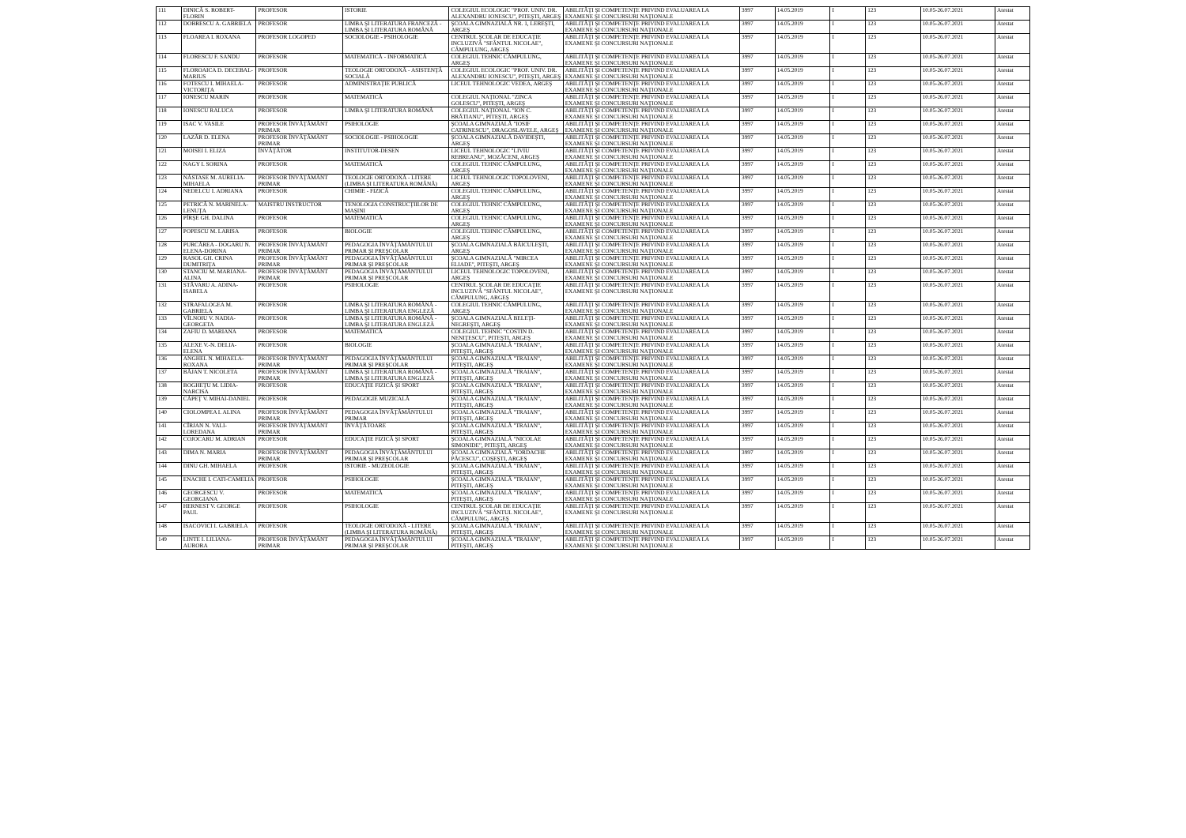| 111 | DINICĂ S. ROBERT-FLORIN | PROFESOR | ISTORIE | COLEGIUL ECOLOGIC "PROF. UNIV. DR. ALEXANDRU IONESCU", PITEŞTI, ARGEŞ | ABILITĂŢI ŞI COMPETENŢE PRIVIND EVALUAREA LA EXAMENE ŞI CONCURSURI NAŢIONALE | 3997 | 14.05.2019 | I | 123 | 10.05-26.07.2021 | Atestat |
| 112 | DOBRESCU A. GABRIELA | PROFESOR | LIMBA ŞI LITERATURA FRANCEZĂ - LIMBA ŞI LITERATURA ROMÂNĂ | ŞCOALA GIMNAZIALĂ NR. 1, LEREŞTI, ARGEŞ | ABILITĂŢI ŞI COMPETENŢE PRIVIND EVALUAREA LA EXAMENE ŞI CONCURSURI NAŢIONALE | 3997 | 14.05.2019 | I | 123 | 10.05-26.07.2021 | Atestat |
| 113 | FLOAREA I. ROXANA | PROFESOR LOGOPED | SOCIOLOGIE - PSIHOLOGIE | CENTRUL ŞCOLAR DE EDUCAŢIE INCLUZIVĂ "SFÂNTUL NICOLAE", CÂMPULUNG, ARGEŞ | ABILITĂŢI ŞI COMPETENŢE PRIVIND EVALUAREA LA EXAMENE ŞI CONCURSURI NAŢIONALE | 3997 | 14.05.2019 | I | 123 | 10.05-26.07.2021 | Atestat |
| 114 | FLORESCU F. SANDU | PROFESOR | MATEMATICĂ - INFORMATICĂ | COLEGIUL TEHNIC CÂMPULUNG, ARGEŞ | ABILITĂŢI ŞI COMPETENŢE PRIVIND EVALUAREA LA EXAMENE ŞI CONCURSURI NAŢIONALE | 3997 | 14.05.2019 | I | 123 | 10.05-26.07.2021 | Atestat |
| 115 | FLOROAICA D. DECEBAL-MARIUS | PROFESOR | TEOLOGIE ORTODOXĂ - ASISTENŢĂ SOCIALĂ | COLEGIUL ECOLOGIC "PROF. UNIV. DR. ALEXANDRU IONESCU", PITEŞTI, ARGEŞ | ABILITĂŢI ŞI COMPETENŢE PRIVIND EVALUAREA LA EXAMENE ŞI CONCURSURI NAŢIONALE | 3997 | 14.05.2019 | I | 123 | 10.05-26.07.2021 | Atestat |
| 116 | FOTESCU I. MIHAELA-VICTORIŢA | PROFESOR | ADMINISTRAŢIE PUBLICĂ | LICEUL TEHNOLOGIC VEDEA, ARGEŞ | ABILITĂŢI ŞI COMPETENŢE PRIVIND EVALUAREA LA EXAMENE ŞI CONCURSURI NAŢIONALE | 3997 | 14.05.2019 | I | 123 | 10.05-26.07.2021 | Atestat |
| 117 | IONESCU MARIN | PROFESOR | MATEMATICĂ | COLEGIUL NAŢIONAL "ZINCA GOLESCU", PITEŞTI, ARGEŞ | ABILITĂŢI ŞI COMPETENŢE PRIVIND EVALUAREA LA EXAMENE ŞI CONCURSURI NAŢIONALE | 3997 | 14.05.2019 | I | 123 | 10.05-26.07.2021 | Atestat |
| 118 | IONESCU RALUCA | PROFESOR | LIMBA ŞI LITERATURA ROMÂNĂ | COLEGIUL NAŢIONAL "ION C. BRĂTIANU", PITEŞTI, ARGEŞ | ABILITĂŢI ŞI COMPETENŢE PRIVIND EVALUAREA LA EXAMENE ŞI CONCURSURI NAŢIONALE | 3997 | 14.05.2019 | I | 123 | 10.05-26.07.2021 | Atestat |
| 119 | ISAC V. VASILE | PROFESOR ÎNVĂŢĂMÂNT PRIMAR | PSIHOLOGIE | ŞCOALA GIMNAZIALĂ "IOSIF CATRINESCU", DRAGOSLAVELE, ARGEŞ | ABILITĂŢI ŞI COMPETENŢE PRIVIND EVALUAREA LA EXAMENE ŞI CONCURSURI NAŢIONALE | 3997 | 14.05.2019 | I | 123 | 10.05-26.07.2021 | Atestat |
| 120 | LAZĂR D. ELENA | PROFESOR ÎNVĂŢĂMÂNT PRIMAR | SOCIOLOGIE - PSIHOLOGIE | ŞCOALA GIMNAZIALĂ DAVIDEŞTI, ARGEŞ | ABILITĂŢI ŞI COMPETENŢE PRIVIND EVALUAREA LA EXAMENE ŞI CONCURSURI NAŢIONALE | 3997 | 14.05.2019 | I | 123 | 10.05-26.07.2021 | Atestat |
| 121 | MOISEI I. ELIZA | ÎNVĂŢĂTOR | INSTITUTOR-DESEN | LICEUL TEHNOLOGIC "LIVIU REBREANU", MOZĂCENI, ARGEŞ | ABILITĂŢI ŞI COMPETENŢE PRIVIND EVALUAREA LA EXAMENE ŞI CONCURSURI NAŢIONALE | 3997 | 14.05.2019 | I | 123 | 10.05-26.07.2021 | Atestat |
| 122 | NAGY I. SORINA | PROFESOR | MATEMATICĂ | COLEGIUL TEHNIC CÂMPULUNG, ARGEŞ | ABILITĂŢI ŞI COMPETENŢE PRIVIND EVALUAREA LA EXAMENE ŞI CONCURSURI NAŢIONALE | 3997 | 14.05.2019 | I | 123 | 10.05-26.07.2021 | Atestat |
| 123 | NĂSTASE M. AURELIA-MIHAELA | PROFESOR ÎNVĂŢĂMÂNT PRIMAR | TEOLOGIE ORTODOXĂ - LITERE (LIMBA ŞI LITERATURA ROMÂNĂ) | LICEUL TEHNOLOGIC TOPOLOVENI, ARGEŞ | ABILITĂŢI ŞI COMPETENŢE PRIVIND EVALUAREA LA EXAMENE ŞI CONCURSURI NAŢIONALE | 3997 | 14.05.2019 | I | 123 | 10.05-26.07.2021 | Atestat |
| 124 | NEDELCU I. ADRIANA | PROFESOR | CHIMIE - FIZICĂ | COLEGIUL TEHNIC CÂMPULUNG, ARGEŞ | ABILITĂŢI ŞI COMPETENŢE PRIVIND EVALUAREA LA EXAMENE ŞI CONCURSURI NAŢIONALE | 3997 | 14.05.2019 | I | 123 | 10.05-26.07.2021 | Atestat |
| 125 | PETRICĂ N. MARINELA-LENUŢA | MAISTRU INSTRUCTOR | TENOLOGIA CONSTRUCŢIILOR DE MAŞINI | COLEGIUL TEHNIC CÂMPULUNG, ARGEŞ | ABILITĂŢI ŞI COMPETENŢE PRIVIND EVALUAREA LA EXAMENE ŞI CONCURSURI NAŢIONALE | 3997 | 14.05.2019 | I | 123 | 10.05-26.07.2021 | Atestat |
| 126 | PÎRŞE GH. DALINA | PROFESOR | MATEMATICĂ | COLEGIUL TEHNIC CÂMPULUNG, ARGEŞ | ABILITĂŢI ŞI COMPETENŢE PRIVIND EVALUAREA LA EXAMENE ŞI CONCURSURI NAŢIONALE | 3997 | 14.05.2019 | I | 123 | 10.05-26.07.2021 | Atestat |
| 127 | POPESCU M. LARISA | PROFESOR | BIOLOGIE | COLEGIUL TEHNIC CÂMPULUNG, ARGEŞ | ABILITĂŢI ŞI COMPETENŢE PRIVIND EVALUAREA LA EXAMENE ŞI CONCURSURI NAŢIONALE | 3997 | 14.05.2019 | I | 123 | 10.05-26.07.2021 | Atestat |
| 128 | PURCĂREA - DOGARU N. ELENA-DORINA | PROFESOR ÎNVĂŢĂMÂNT PRIMAR | PEDAGOGIA ÎNVĂŢĂMÂNTULUI PRIMAR ŞI PREŞCOLAR | ŞCOALA GIMNAZIALĂ BĂICULEŞTI, ARGEŞ | ABILITĂŢI ŞI COMPETENŢE PRIVIND EVALUAREA LA EXAMENE ŞI CONCURSURI NAŢIONALE | 3997 | 14.05.2019 | I | 123 | 10.05-26.07.2021 | Atestat |
| 129 | RASOL GH. CRINA DUMITRIŢA | PROFESOR ÎNVĂŢĂMÂNT PRIMAR | PEDAGOGIA ÎNVĂŢĂMÂNTULUI PRIMAR ŞI PREŞCOLAR | ŞCOALA GIMNAZIALĂ "MIRCEA ELIADE", PITEŞTI, ARGEŞ | ABILITĂŢI ŞI COMPETENŢE PRIVIND EVALUAREA LA EXAMENE ŞI CONCURSURI NAŢIONALE | 3997 | 14.05.2019 | I | 123 | 10.05-26.07.2021 | Atestat |
| 130 | STANCIU M. MARIANA-ALINA | PROFESOR ÎNVĂŢĂMÂNT PRIMAR | PEDAGOGIA ÎNVĂŢĂMÂNTULUI PRIMAR ŞI PREŞCOLAR | LICEUL TEHNOLOGIC TOPOLOVENI, ARGEŞ | ABILITĂŢI ŞI COMPETENŢE PRIVIND EVALUAREA LA EXAMENE ŞI CONCURSURI NAŢIONALE | 3997 | 14.05.2019 | I | 123 | 10.05-26.07.2021 | Atestat |
| 131 | STĂVARU A. ADINA-ISABELA | PROFESOR | PSIHOLOGIE | CENTRUL ŞCOLAR DE EDUCAŢIE INCLUZIVĂ "SFÂNTUL NICOLAE", CÂMPULUNG, ARGEŞ | ABILITĂŢI ŞI COMPETENŢE PRIVIND EVALUAREA LA EXAMENE ŞI CONCURSURI NAŢIONALE | 3997 | 14.05.2019 | I | 123 | 10.05-26.07.2021 | Atestat |
| 132 | STRAFALOGEA M. GABRIELA | PROFESOR | LIMBA ŞI LITERATURA ROMÂNĂ - LIMBA ŞI LITERATURA ENGLEZĂ | COLEGIUL TEHNIC CÂMPULUNG, ARGEŞ | ABILITĂŢI ŞI COMPETENŢE PRIVIND EVALUAREA LA EXAMENE ŞI CONCURSURI NAŢIONALE | 3997 | 14.05.2019 | I | 123 | 10.05-26.07.2021 | Atestat |
| 133 | VÎLNOIU V. NADIA-GEORGETA | PROFESOR | LIMBA ŞI LITERATURA ROMÂNĂ - LIMBA ŞI LITERATURA ENGLEZĂ | ŞCOALA GIMNAZIALĂ BELEŢI-NEGREŞTI, ARGEŞ | ABILITĂŢI ŞI COMPETENŢE PRIVIND EVALUAREA LA EXAMENE ŞI CONCURSURI NAŢIONALE | 3997 | 14.05.2019 | I | 123 | 10.05-26.07.2021 | Atestat |
| 134 | ZAFIU D. MARIANA | PROFESOR | MATEMATICĂ | COLEGIUL TEHNIC "COSTIN D. NENIŢESCU", PITEŞTI, ARGEŞ | ABILITĂŢI ŞI COMPETENŢE PRIVIND EVALUAREA LA EXAMENE ŞI CONCURSURI NAŢIONALE | 3997 | 14.05.2019 | I | 123 | 10.05-26.07.2021 | Atestat |
| 135 | ALEXE V.-N. DELIA-ELENA | PROFESOR | BIOLOGIE | ŞCOALA GIMNAZIALĂ "TRAIAN", PITEŞTI, ARGEŞ | ABILITĂŢI ŞI COMPETENŢE PRIVIND EVALUAREA LA EXAMENE ŞI CONCURSURI NAŢIONALE | 3997 | 14.05.2019 | I | 123 | 10.05-26.07.2021 | Atestat |
| 136 | ANGHEL N. MIHAELA-ROXANA | PROFESOR ÎNVĂŢĂMÂNT PRIMAR | PEDAGOGIA ÎNVĂŢĂMÂNTULUI PRIMAR ŞI PREŞCOLAR | ŞCOALA GIMNAZIALĂ "TRAIAN", PITEŞTI, ARGEŞ | ABILITĂŢI ŞI COMPETENŢE PRIVIND EVALUAREA LA EXAMENE ŞI CONCURSURI NAŢIONALE | 3997 | 14.05.2019 | I | 123 | 10.05-26.07.2021 | Atestat |
| 137 | BĂJAN T. NICOLETA | PROFESOR ÎNVĂŢĂMÂNT PRIMAR | LIMBA ŞI LITERATURA ROMÂNĂ - LIMBA ŞI LITERATURA ENGLEZĂ | ŞCOALA GIMNAZIALĂ "TRAIAN", PITEŞTI, ARGEŞ | ABILITĂŢI ŞI COMPETENŢE PRIVIND EVALUAREA LA EXAMENE ŞI CONCURSURI NAŢIONALE | 3997 | 14.05.2019 | I | 123 | 10.05-26.07.2021 | Atestat |
| 138 | BOGHEŢU M. LIDIA-NARCISA | PROFESOR | EDUCAŢIE FIZICĂ ŞI SPORT | ŞCOALA GIMNAZIALĂ "TRAIAN", PITEŞTI, ARGEŞ | ABILITĂŢI ŞI COMPETENŢE PRIVIND EVALUAREA LA EXAMENE ŞI CONCURSURI NAŢIONALE | 3997 | 14.05.2019 | I | 123 | 10.05-26.07.2021 | Atestat |
| 139 | CĂPEŢ V. MIHAI-DANIEL | PROFESOR | PEDAGOGIE MUZICALĂ | ŞCOALA GIMNAZIALĂ "TRAIAN", PITEŞTI, ARGEŞ | ABILITĂŢI ŞI COMPETENŢE PRIVIND EVALUAREA LA EXAMENE ŞI CONCURSURI NAŢIONALE | 3997 | 14.05.2019 | I | 123 | 10.05-26.07.2021 | Atestat |
| 140 | CIOLOMPEA I. ALINA | PROFESOR ÎNVĂŢĂMÂNT PRIMAR | PEDAGOGIA ÎNVĂŢĂMÂNTULUI PRIMAR | ŞCOALA GIMNAZIALĂ "TRAIAN", PITEŞTI, ARGEŞ | ABILITĂŢI ŞI COMPETENŢE PRIVIND EVALUAREA LA EXAMENE ŞI CONCURSURI NAŢIONALE | 3997 | 14.05.2019 | I | 123 | 10.05-26.07.2021 | Atestat |
| 141 | CÎRJAN N. VALI-LOREDANA | PROFESOR ÎNVĂŢĂMÂNT PRIMAR | ÎNVĂŢĂTOARE | ŞCOALA GIMNAZIALĂ "TRAIAN", PITEŞTI, ARGEŞ | ABILITĂŢI ŞI COMPETENŢE PRIVIND EVALUAREA LA EXAMENE ŞI CONCURSURI NAŢIONALE | 3997 | 14.05.2019 | I | 123 | 10.05-26.07.2021 | Atestat |
| 142 | COJOCARU M. ADRIAN | PROFESOR | EDUCAŢIE FIZICĂ ŞI SPORT | ŞCOALA GIMNAZIALĂ "NICOLAE SIMONIDE", PITEŞTI, ARGEŞ | ABILITĂŢI ŞI COMPETENŢE PRIVIND EVALUAREA LA EXAMENE ŞI CONCURSURI NAŢIONALE | 3997 | 14.05.2019 | I | 123 | 10.05-26.07.2021 | Atestat |
| 143 | DIMA N. MARIA | PROFESOR ÎNVĂŢĂMÂNT PRIMAR | PEDAGOGIA ÎNVĂŢĂMÂNTULUI PRIMAR ŞI PREŞCOLAR | ŞCOALA GIMNAZIALĂ "IORDACHE PĂCESCU", COŞEŞTI, ARGEŞ | ABILITĂŢI ŞI COMPETENŢE PRIVIND EVALUAREA LA EXAMENE ŞI CONCURSURI NAŢIONALE | 3997 | 14.05.2019 | I | 123 | 10.05-26.07.2021 | Atestat |
| 144 | DINU GH. MIHAELA | PROFESOR | ISTORIE - MUZEOLOGIE | ŞCOALA GIMNAZIALĂ "TRAIAN", PITEŞTI, ARGEŞ | ABILITĂŢI ŞI COMPETENŢE PRIVIND EVALUAREA LA EXAMENE ŞI CONCURSURI NAŢIONALE | 3997 | 14.05.2019 | I | 123 | 10.05-26.07.2021 | Atestat |
| 145 | ENACHE I. CATI-CAMELIA | PROFESOR | PSIHOLOGIE | ŞCOALA GIMNAZIALĂ "TRAIAN", PITEŞTI, ARGEŞ | ABILITĂŢI ŞI COMPETENŢE PRIVIND EVALUAREA LA EXAMENE ŞI CONCURSURI NAŢIONALE | 3997 | 14.05.2019 | I | 123 | 10.05-26.07.2021 | Atestat |
| 146 | GEORGESCU V. GEORGIANA | PROFESOR | MATEMATICĂ | ŞCOALA GIMNAZIALĂ "TRAIAN", PITEŞTI, ARGEŞ | ABILITĂŢI ŞI COMPETENŢE PRIVIND EVALUAREA LA EXAMENE ŞI CONCURSURI NAŢIONALE | 3997 | 14.05.2019 | I | 123 | 10.05-26.07.2021 | Atestat |
| 147 | HERNEST V. GEORGE PAUL | PROFESOR | PSIHOLOGIE | CENTRUL ŞCOLAR DE EDUCAŢIE INCLUZIVĂ "SFÂNTUL NICOLAE", CÂMPULUNG, ARGEŞ | ABILITĂŢI ŞI COMPETENŢE PRIVIND EVALUAREA LA EXAMENE ŞI CONCURSURI NAŢIONALE | 3997 | 14.05.2019 | I | 123 | 10.05-26.07.2021 | Atestat |
| 148 | ISACOVICI I. GABRIELA | PROFESOR | TEOLOGIE ORTODOXĂ - LITERE (LIMBA ŞI LITERATURA ROMÂNĂ) | ŞCOALA GIMNAZIALĂ "TRAIAN", PITEŞTI, ARGEŞ | ABILITĂŢI ŞI COMPETENŢE PRIVIND EVALUAREA LA EXAMENE ŞI CONCURSURI NAŢIONALE | 3997 | 14.05.2019 | I | 123 | 10.05-26.07.2021 | Atestat |
| 149 | LINTE I. LILIANA-AURORA | PROFESOR ÎNVĂŢĂMÂNT PRIMAR | PEDAGOGIA ÎNVĂŢĂMÂNTULUI PRIMAR ŞI PREŞCOLAR | ŞCOALA GIMNAZIALĂ "TRAIAN", PITEŞTI, ARGEŞ | ABILITĂŢI ŞI COMPETENŢE PRIVIND EVALUAREA LA EXAMENE ŞI CONCURSURI NAŢIONALE | 3997 | 14.05.2019 | I | 123 | 10.05-26.07.2021 | Atestat |